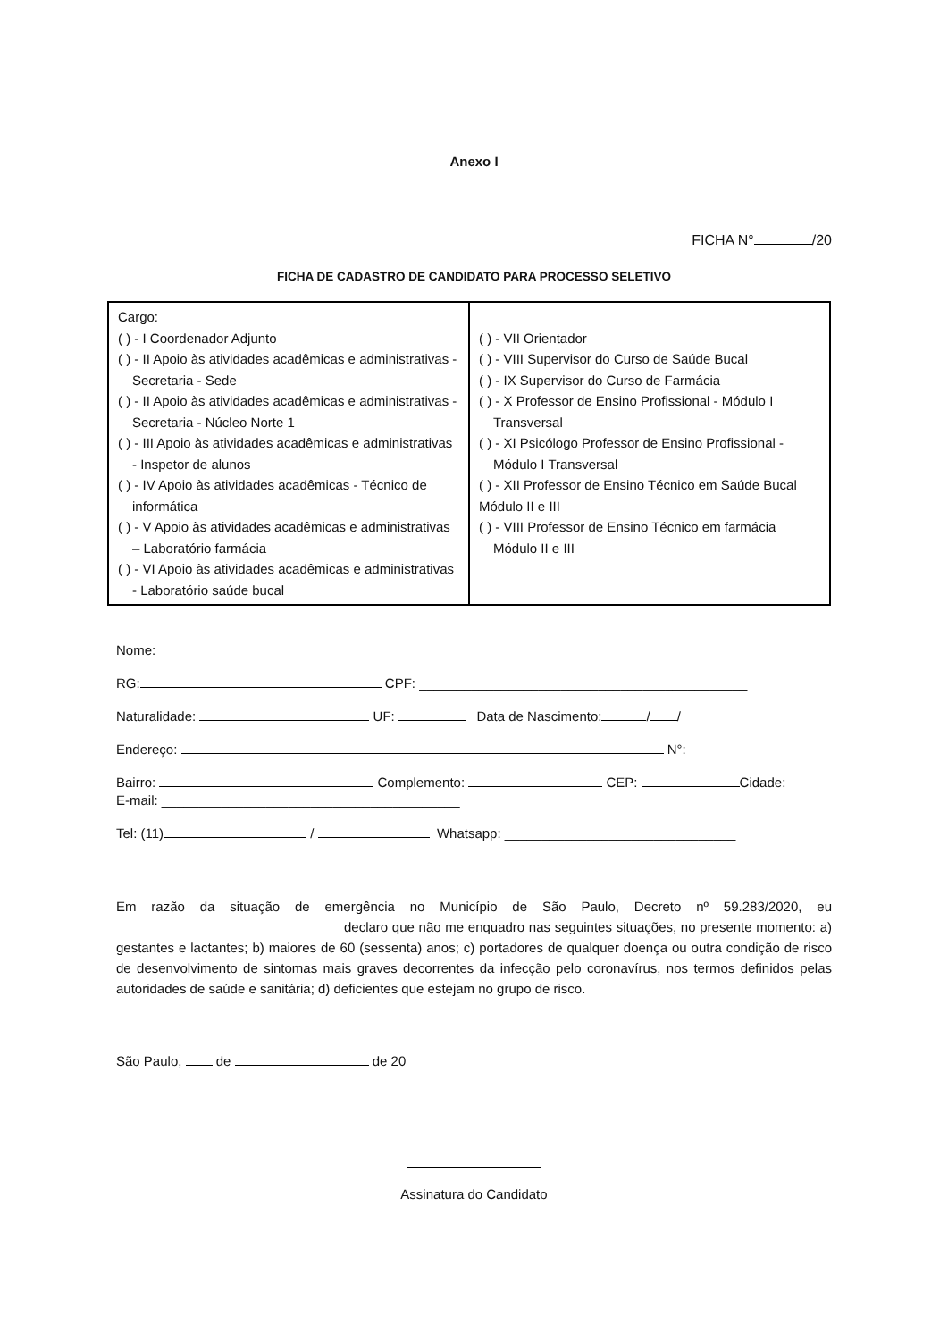Anexo I
FICHA N° /20
FICHA DE CADASTRO DE CANDIDATO PARA PROCESSO SELETIVO
| Cargo: ( ) - I Coordenador Adjunto ( ) - II Apoio às atividades acadêmicas e administrativas - Secretaria - Sede ( ) - II Apoio às atividades acadêmicas e administrativas - Secretaria - Núcleo Norte 1 ( ) - III Apoio às atividades acadêmicas e administrativas - Inspetor de alunos ( ) - IV Apoio às atividades acadêmicas - Técnico de informática ( ) - V Apoio às atividades acadêmicas e administrativas – Laboratório farmácia ( ) - VI Apoio às atividades acadêmicas e administrativas - Laboratório saúde bucal | ( ) - VII Orientador ( ) - VIII Supervisor do Curso de Saúde Bucal ( ) - IX Supervisor do Curso de Farmácia ( ) - X Professor de Ensino Profissional - Módulo I Transversal ( ) - XI Psicólogo Professor de Ensino Profissional - Módulo I Transversal ( ) - XII Professor de Ensino Técnico em Saúde Bucal Módulo II e III ( ) - VIII Professor de Ensino Técnico em farmácia Módulo II e III |
Nome:
RG: CPF: ____________________________________________
Naturalidade: UF: Data de Nascimento: / /
Endereço: N°:
Bairro: Complement​o: CEP: Cidade:
E-mail: ________________________________________
Tel: (11) / Whatsapp: _______________________________
Em razão da situação de emergência no Município de São Paulo, Decreto nº 59.283/2020, eu ______________________________ declaro que não me enquadro nas seguintes situações, no presente momento: a) gestantes e lactantes; b) maiores de 60 (sessenta) anos; c) portadores de qualquer doença ou outra condição de risco de desenvolvimento de sintomas mais graves decorrentes da infecção pelo coronavírus, nos termos definidos pelas autoridades de saúde e sanitária; d) deficientes que estejam no grupo de risco.
São Paulo, de de 20
Assinatura do Candidato